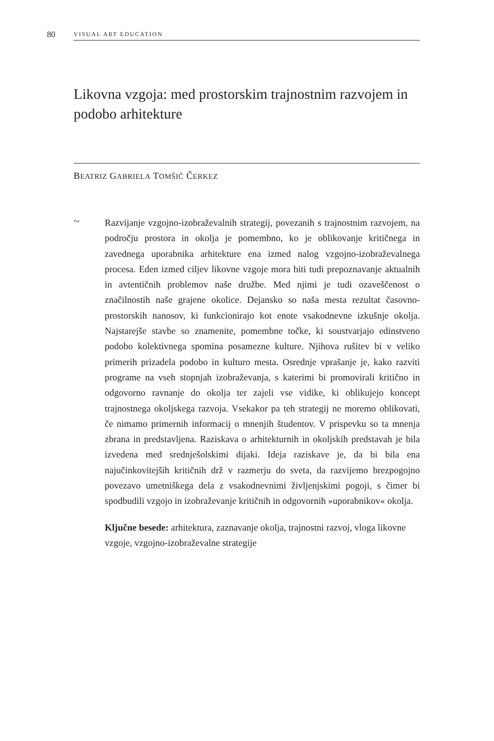80 VISUAL ART EDUCATION
Likovna vzgoja: med prostorskim trajnostnim razvojem in podobo arhitekture
BEATRIZ GABRIELA TOMŠIČ ČERKEZ
~
Razvijanje vzgojno-izobraževalnih strategij, povezanih s trajnostnim razvojem, na področju prostora in okolja je pomembno, ko je oblikovanje kritičnega in zavednega uporabnika arhitekture ena izmed nalog vzgojno-izobraževalnega procesa. Eden izmed ciljev likovne vzgoje mora biti tudi prepoznavanje aktualnih in avtentičnih problemov naše družbe. Med njimi je tudi ozaveščenost o značilnostih naše grajene okolice. Dejansko so naša mesta rezultat časovno-prostorskih nanosov, ki funkcionirajo kot enote vsakodnevne izkušnje okolja. Najstarejše stavbe so znamenite, pomembne točke, ki soustvarjajo edinstveno podobo kolektivnega spomina posamezne kulture. Njihova rušitev bi v veliko primerih prizadela podobo in kulturo mesta. Osrednje vprašanje je, kako razviti programe na vseh stopnjah izobraževanja, s katerimi bi promovirali kritično in odgovorno ravnanje do okolja ter zajeli vse vidike, ki oblikujejo koncept trajnostnega okoljskega razvoja. Vsekakor pa teh strategij ne moremo oblikovati, če nimamo primernih informacij o mnenjih študentov. V prispevku so ta mnenja zbrana in predstavljena. Raziskava o arhitekturnih in okoljskih predstavah je bila izvedena med srednješolskimi dijaki. Ideja raziskave je, da bi bila ena najučinkovitejših kritičnih drž v razmerju do sveta, da razvijemo brezpogojno povezavo umetniškega dela z vsakodnevnimi življenjskimi pogoji, s čimer bi spodbudili vzgojo in izobraževanje kritičnih in odgovornih »uporabnikov« okolja.
Ključne besede: arhitektura, zaznavanje okolja, trajnostni razvoj, vloga likovne vzgoje, vzgojno-izobraževalne strategije